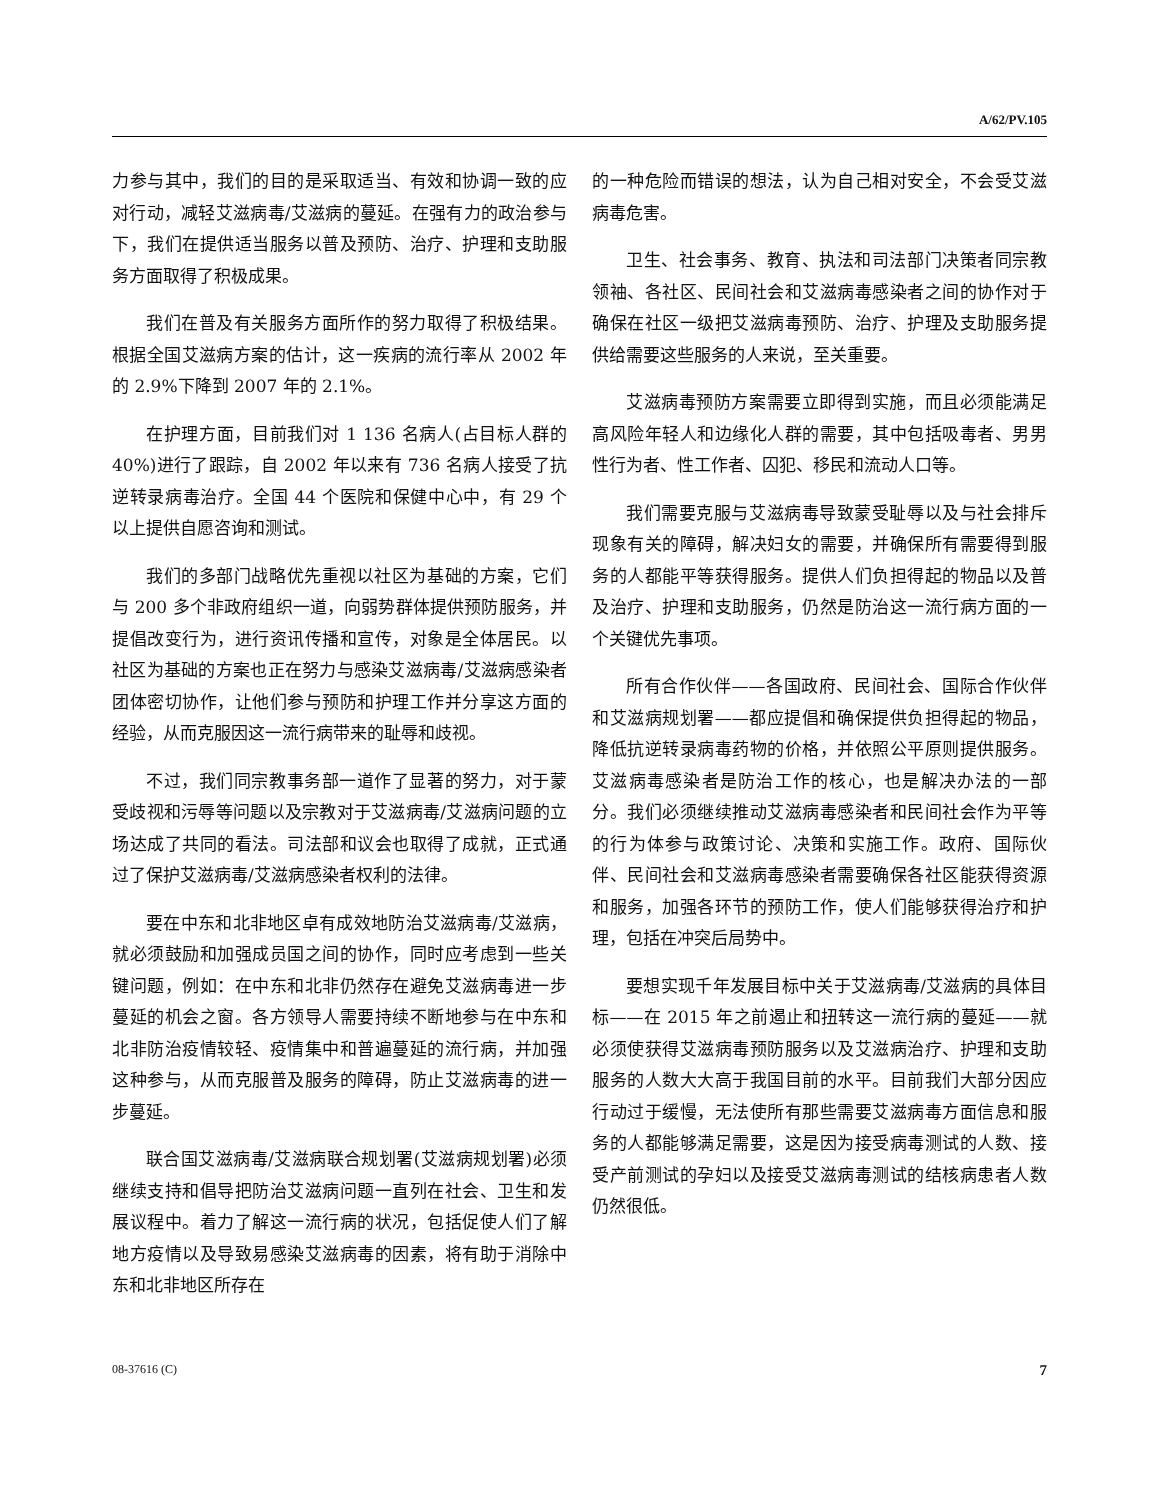A/62/PV.105
力参与其中，我们的目的是采取适当、有效和协调一致的应对行动，减轻艾滋病毒/艾滋病的蔓延。在强有力的政治参与下，我们在提供适当服务以普及预防、治疗、护理和支助服务方面取得了积极成果。
我们在普及有关服务方面所作的努力取得了积极结果。根据全国艾滋病方案的估计，这一疾病的流行率从 2002 年的 2.9%下降到 2007 年的 2.1%。
在护理方面，目前我们对 1 136 名病人(占目标人群的 40%)进行了跟踪，自 2002 年以来有 736 名病人接受了抗逆转录病毒治疗。全国 44 个医院和保健中心中，有 29 个以上提供自愿咨询和测试。
我们的多部门战略优先重视以社区为基础的方案，它们与 200 多个非政府组织一道，向弱势群体提供预防服务，并提倡改变行为，进行资讯传播和宣传，对象是全体居民。以社区为基础的方案也正在努力与感染艾滋病毒/艾滋病感染者团体密切协作，让他们参与预防和护理工作并分享这方面的经验，从而克服因这一流行病带来的耻辱和歧视。
不过，我们同宗教事务部一道作了显著的努力，对于蒙受歧视和污辱等问题以及宗教对于艾滋病毒/艾滋病问题的立场达成了共同的看法。司法部和议会也取得了成就，正式通过了保护艾滋病毒/艾滋病感染者权利的法律。
要在中东和北非地区卓有成效地防治艾滋病毒/艾滋病，就必须鼓励和加强成员国之间的协作，同时应考虑到一些关键问题，例如：在中东和北非仍然存在避免艾滋病毒进一步蔓延的机会之窗。各方领导人需要持续不断地参与在中东和北非防治疫情较轻、疫情集中和普遍蔓延的流行病，并加强这种参与，从而克服普及服务的障碍，防止艾滋病毒的进一步蔓延。
联合国艾滋病毒/艾滋病联合规划署(艾滋病规划署)必须继续支持和倡导把防治艾滋病问题一直列在社会、卫生和发展议程中。着力了解这一流行病的状况，包括促使人们了解地方疫情以及导致易感染艾滋病毒的因素，将有助于消除中东和北非地区所存在
的一种危险而错误的想法，认为自己相对安全，不会受艾滋病毒危害。
卫生、社会事务、教育、执法和司法部门决策者同宗教领袖、各社区、民间社会和艾滋病毒感染者之间的协作对于确保在社区一级把艾滋病毒预防、治疗、护理及支助服务提供给需要这些服务的人来说，至关重要。
艾滋病毒预防方案需要立即得到实施，而且必须能满足高风险年轻人和边缘化人群的需要，其中包括吸毒者、男男性行为者、性工作者、囚犯、移民和流动人口等。
我们需要克服与艾滋病毒导致蒙受耻辱以及与社会排斥现象有关的障碍，解决妇女的需要，并确保所有需要得到服务的人都能平等获得服务。提供人们负担得起的物品以及普及治疗、护理和支助服务，仍然是防治这一流行病方面的一个关键优先事项。
所有合作伙伴——各国政府、民间社会、国际合作伙伴和艾滋病规划署——都应提倡和确保提供负担得起的物品，降低抗逆转录病毒药物的价格，并依照公平原则提供服务。艾滋病毒感染者是防治工作的核心，也是解决办法的一部分。我们必须继续推动艾滋病毒感染者和民间社会作为平等的行为体参与政策讨论、决策和实施工作。政府、国际伙伴、民间社会和艾滋病毒感染者需要确保各社区能获得资源和服务，加强各环节的预防工作，使人们能够获得治疗和护理，包括在冲突后局势中。
要想实现千年发展目标中关于艾滋病毒/艾滋病的具体目标——在 2015 年之前遏止和扭转这一流行病的蔓延——就必须使获得艾滋病毒预防服务以及艾滋病治疗、护理和支助服务的人数大大高于我国目前的水平。目前我们大部分因应行动过于缓慢，无法使所有那些需要艾滋病毒方面信息和服务的人都能够满足需要，这是因为接受病毒测试的人数、接受产前测试的孕妇以及接受艾滋病毒测试的结核病患者人数仍然很低。
08-37616 (C) 7